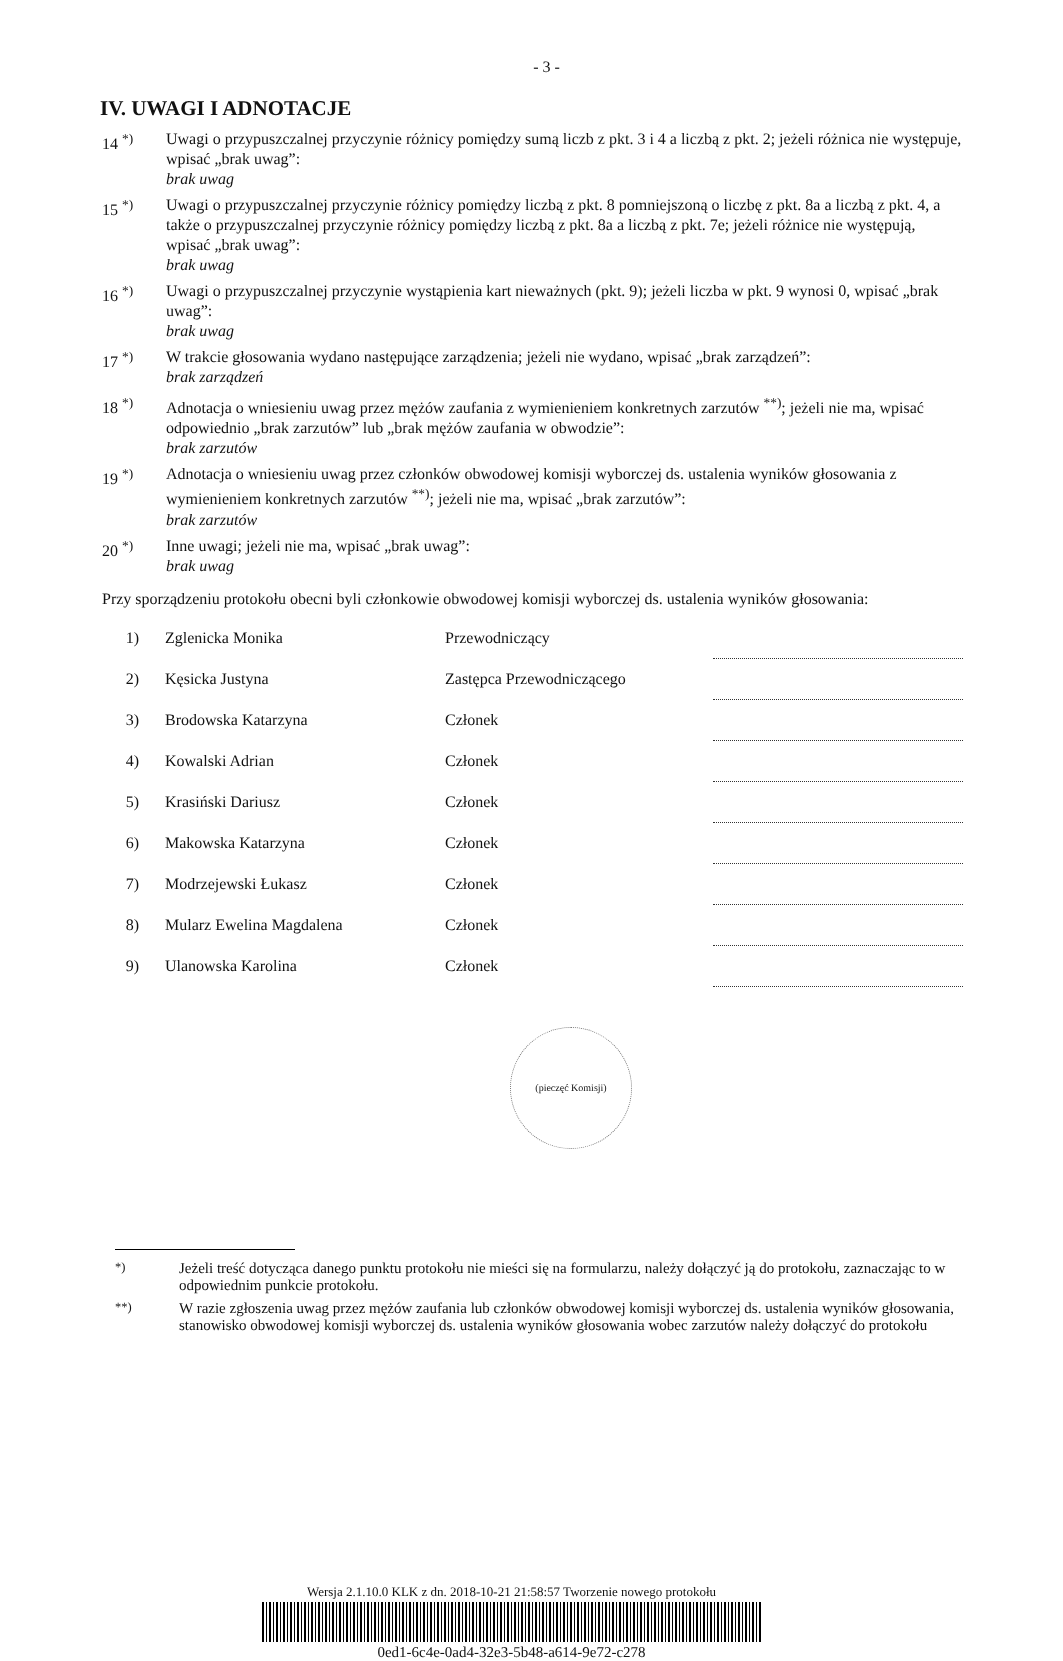- 3 -
IV. UWAGI I ADNOTACJE
14 <sup>*)</sup> Uwagi o przypuszczalnej przyczynie różnicy pomiędzy sumą liczb z pkt. 3 i 4 a liczbą z pkt. 2; jeżeli różnica nie występuje, wpisać „brak uwag”:
brak uwag
15 <sup>*)</sup> Uwagi o przypuszczalnej przyczynie różnicy pomiędzy liczbą z pkt. 8 pomniejszoną o liczbę z pkt. 8a a liczbą z pkt. 4, a także o przypuszczalnej przyczynie różnicy pomiędzy liczbą z pkt. 8a a liczbą z pkt. 7e; jeżeli różnice nie występują, wpisać „brak uwag”:
brak uwag
16 <sup>*)</sup> Uwagi o przypuszczalnej przyczynie wystąpienia kart nieważnych (pkt. 9); jeżeli liczba w pkt. 9 wynosi 0, wpisać „brak uwag”:
brak uwag
17 <sup>*)</sup> W trakcie głosowania wydano następujące zarządzenia; jeżeli nie wydano, wpisać „brak zarządzeń”:
brak zarządzeń
18 <sup>*)</sup> Adnotacja o wniesieniu uwag przez mężów zaufania z wymienieniem konkretnych zarzutów <sup>**)</sup>; jeżeli nie ma, wpisać odpowiednio „brak zarzutów” lub „brak mężów zaufania w obwodzie”:
brak zarzutów
19 <sup>*)</sup> Adnotacja o wniesieniu uwag przez członków obwodowej komisji wyborczej ds. ustalenia wyników głosowania z wymienieniem konkretnych zarzutów <sup>**)</sup>; jeżeli nie ma, wpisać „brak zarzutów”:
brak zarzutów
20 <sup>*)</sup> Inne uwagi; jeżeli nie ma, wpisać „brak uwag”:
brak uwag
Przy sporządzeniu protokołu obecni byli członkowie obwodowej komisji wyborczej ds. ustalenia wyników głosowania:
| 1) | Zglenicka Monika | Przewodniczący | |
| 2) | Kęsicka Justyna | Zastępca Przewodniczącego | |
| 3) | Brodowska Katarzyna | Członek | |
| 4) | Kowalski Adrian | Członek | |
| 5) | Krasiński Dariusz | Członek | |
| 6) | Makowska Katarzyna | Członek | |
| 7) | Modrzejewski Łukasz | Członek | |
| 8) | Mularz Ewelina Magdalena | Członek | |
| 9) | Ulanowska Karolina | Członek | |
(pieczęć Komisji)
<sup>*)</sup> Jeżeli treść dotycząca danego punktu protokołu nie mieści się na formularzu, należy dołączyć ją do protokołu, zaznaczając to w odpowiednim punkcie protokołu.
<sup>**)</sup> W razie zgłoszenia uwag przez mężów zaufania lub członków obwodowej komisji wyborczej ds. ustalenia wyników głosowania, stanowisko obwodowej komisji wyborczej ds. ustalenia wyników głosowania wobec zarzutów należy dołączyć do protokołu
Wersja 2.1.10.0 KLK z dn. 2018-10-21 21:58:57 Tworzenie nowego protokołu
0ed1-6c4e-0ad4-32e3-5b48-a614-9e72-c278